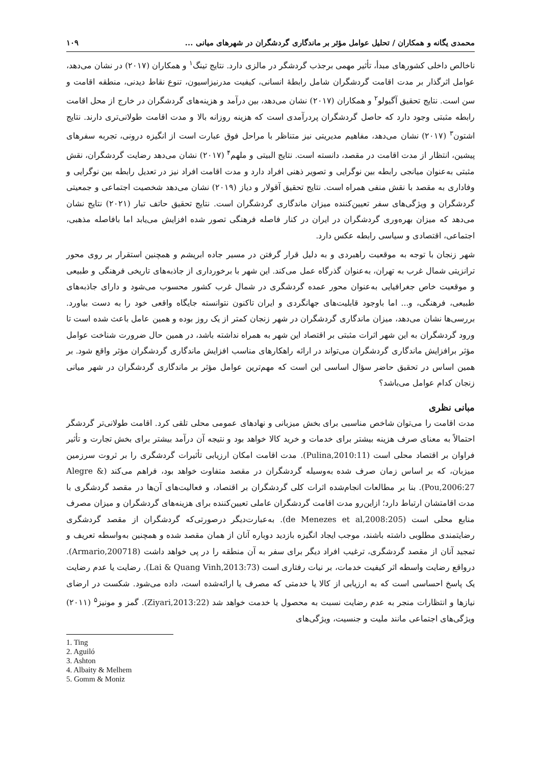محمدی یگانه و همکاران / تحلیل عوامل مؤثر بر ماندگاری گردشگران در شهرهای میانی ... ۱۰۹
ناخالص داخلی کشورهای مبدأ، تأثیر مهمی برجذب گردشگر در مالزی دارد. نتایج تینگ<sup>۱</sup> و همکاران (۲۰۱۷) در نشان می‌دهد، عوامل اثرگذار بر مدت اقامت گردشگران شامل رابطهٔ انسانی، کیفیت مدرنیزاسیون، تنوع نقاط دیدنی، منطقه اقامت و سن است. نتایج تحقیق آگیولو<sup>۲</sup> و همکاران (۲۰۱۷) نشان می‌دهد، بین درآمد و هزینه‌های گردشگران در خارج از محل اقامت رابطه مثبتی وجود دارد که حاصل گردشگران پردرآمدی است که هزینه روزانه بالا و مدت اقامت طولانی‌تری دارند. نتایج اشتون<sup>۳</sup> (۲۰۱۷) نشان می‌دهد، مفاهیم مدیریتی نیز متناظر با مراحل فوق عبارت است از انگیزه درونی، تجربه سفرهای پیشین، انتظار از مدت اقامت در مقصد، دانسته است. نتایج البیتی و ملهم<sup>۴</sup> (۲۰۱۷) نشان می‌دهد رضایت گردشگران، نقش مثبتی به‌عنوان میانجی رابطه بین نوگرایی و تصویر ذهنی افراد دارد و مدت اقامت افراد نیز در تعدیل رابطه بین نوگرایی و وفاداری به مقصد با نقش منفی همراه است. نتایج تحقیق آقولار و دیاز (۲۰۱۹) نشان می‌دهد شخصیت اجتماعی و جمعیتی گردشگران و ویژگی‌های سفر تعیین‌کننده میزان ماندگاری گردشگران است. نتایج تحقیق حاتف تبار (۲۰۲۱) نتایج نشان می‌دهد که میزان بهره‌وری گردشگران در ایران در کنار فاصله فرهنگی تصور شده افزایش می‌یابد اما بافاصله مذهبی، اجتماعی، اقتصادی و سیاسی رابطه عکس دارد.
شهر زنجان با توجه به موقعیت راهبردی و به دلیل قرار گرفتن در مسیر جاده ابریشم و همچنین استقرار بر روی محور ترانزیتی شمال غرب به تهران، به‌عنوان گذرگاه عمل می‌کند. این شهر با برخورداری از جاذبه‌های تاریخی فرهنگی و طبیعی و موقعیت خاص جغرافیایی به‌عنوان محور عمده گردشگری در شمال غرب کشور محسوب می‌شود و دارای جاذبه‌های طبیعی، فرهنگی، و... اما باوجود قابلیت‌های جهانگردی و ایران تاکنون نتوانسته جایگاه واقعی خود را به دست بیاورد. بررسی‌ها نشان می‌دهد، میزان ماندگاری گردشگران در شهر زنجان کمتر از یک روز بوده و همین عامل باعث شده است تا ورود گردشگران به این شهر اثرات مثبتی بر اقتصاد این شهر به همراه نداشته باشد، در همین حال ضرورت شناخت عوامل مؤثر برافزایش ماندگاری گردشگران می‌تواند در ارائه راهکارهای مناسب افزایش ماندگاری گردشگران مؤثر واقع شود. بر همین اساس در تحقیق حاضر سؤال اساسی این است که مهم‌ترین عوامل مؤثر بر ماندگاری گردشگران در شهر میانی زنجان کدام عوامل می‌باشد؟
مبانی نظری
مدت اقامت را می‌توان شاخص مناسبی برای بخش میزبانی و نهادهای عمومی محلی تلقی کرد. اقامت طولانی‌تر گردشگر احتمالاً به معنای صرف هزینه بیشتر برای خدمات و خرید کالا خواهد بود و نتیجه آن درآمد بیشتر برای بخش تجارت و تأثیر فراوان بر اقتصاد محلی است (Pulina,2010:11). مدت اقامت امکان ارزیابی تأثیرات گردشگری را بر ثروت سرزمین میزبان، که بر اساس زمان صرف شده به‌وسیله گردشگران در مقصد متفاوت خواهد بود، فراهم می‌کند (Alegre & Pou,2006:27). بنا بر مطالعات انجام‌شده اثرات کلی گردشگران بر اقتصاد، و فعالیت‌های آن‌ها در مقصد گردشگری با مدت اقامتشان ارتباط دارد؛ ازاین‌رو مدت اقامت گردشگران عاملی تعیین‌کننده برای هزینه‌های گردشگران و میزان مصرف منابع محلی است (de Menezes et al,2008:205). به‌عبارت‌دیگر درصورتی‌که گردشگران از مقصد گردشگری رضایتمندی مطلوبی داشته باشند، موجب ایجاد انگیزه بازدید دوباره آنان از همان مقصد شده و همچنین به‌واسطه تعریف و تمجید آنان از مقصد گردشگری، ترغیب افراد دیگر برای سفر به آن منطقه را در پی خواهد داشت (Armario,200718). درواقع رضایت واسطه اثر کیفیت خدمات، بر نیات رفتاری است (Lai & Quang Vinh,2013:73). رضایت یا عدم رضایت یک پاسخ احساسی است که به ارزیابی از کالا یا خدمتی که مصرف یا ارائه‌شده است، داده می‌شود. شکست در ارضای نیازها و انتظارات منجر به عدم رضایت نسبت به محصول یا خدمت خواهد شد (Ziyari,2013:22). گمز و مونیز<sup>۵</sup> (۲۰۱۱) ویژگی‌های اجتماعی مانند ملیت و جنسیت، ویژگی‌های
1. Ting
2. Aguiló
3. Ashton
4. Albaity & Melhem
5. Gomm & Moniz